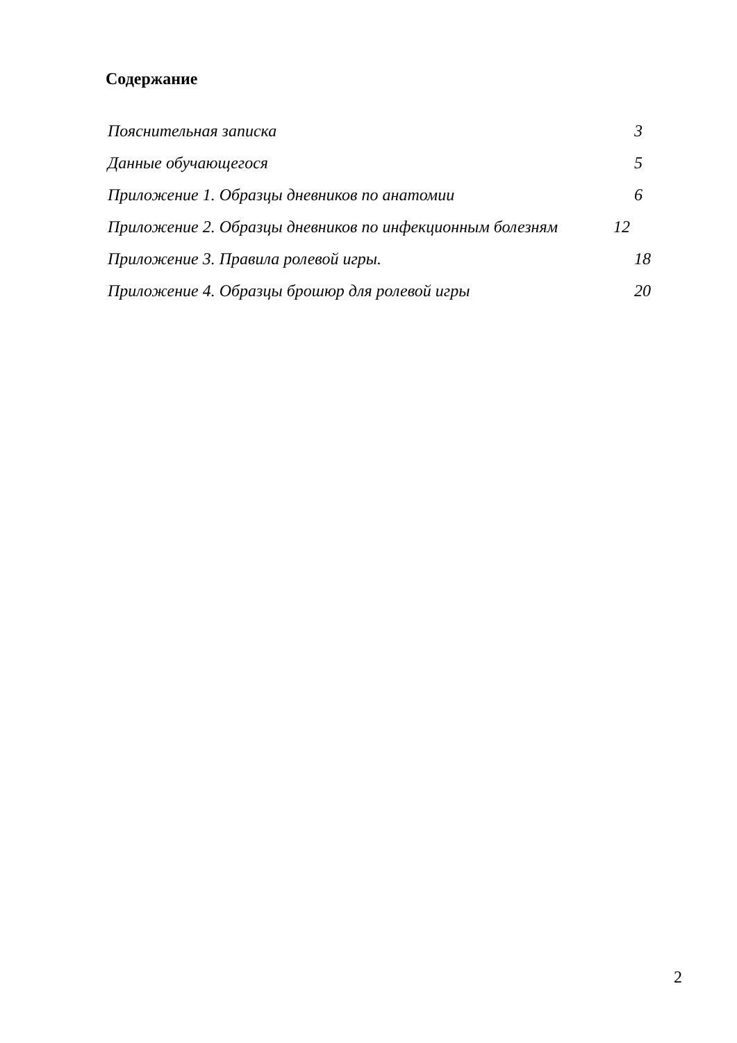Содержание
| Пояснительная записка | 3 |
| Данные обучающегося | 5 |
| Приложение 1. Образцы дневников по анатомии | 6 |
| Приложение 2. Образцы дневников по инфекционным болезням | 12 |
| Приложение 3. Правила ролевой игры. | 18 |
| Приложение 4. Образцы брошюр для ролевой игры | 20 |
2